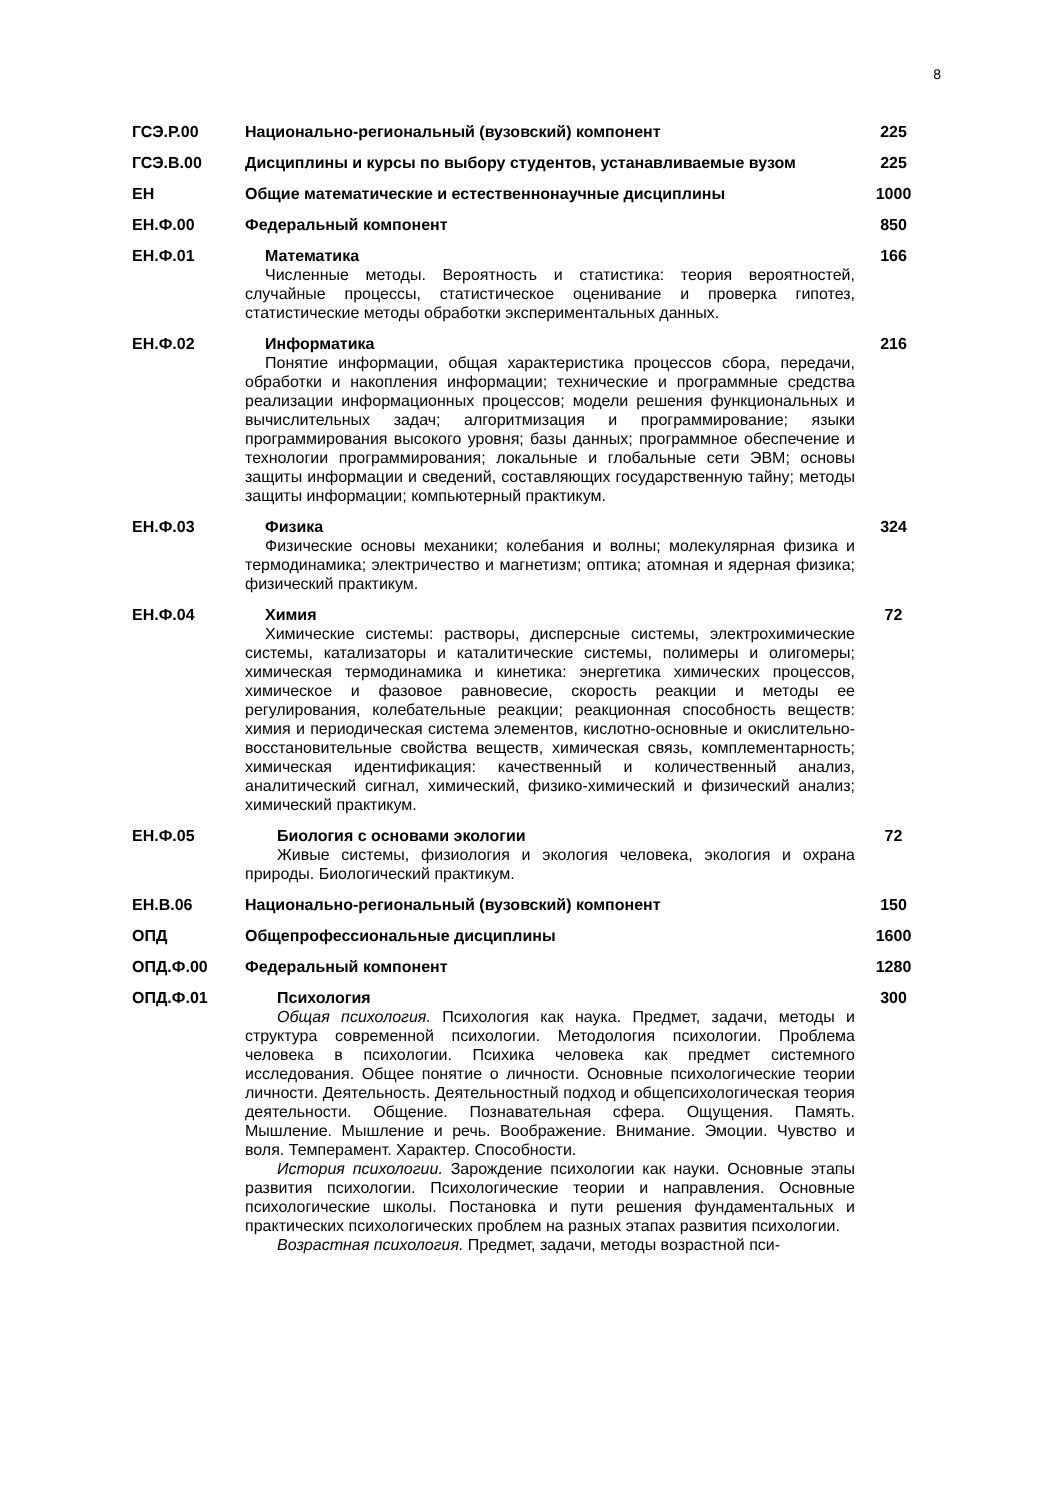8
| ГСЭ.Р.00 | Национально-региональный (вузовский) компонент | 225 |
| ГСЭ.В.00 | Дисциплины и курсы по выбору студентов, устанавливаемые вузом | 225 |
| ЕН | Общие математические и естественнонаучные дисциплины | 1000 |
| ЕН.Ф.00 | Федеральный компонент | 850 |
| ЕН.Ф.01 | Математика Численные методы. Вероятность и статистика: теория вероятностей, случайные процессы, статистическое оценивание и проверка гипотез, статистические методы обработки экспериментальных данных. | 166 |
| ЕН.Ф.02 | Информатика Понятие информации, общая характеристика процессов сбора, передачи, обработки и накопления информации; технические и программные средства реализации информационных процессов; модели решения функциональных и вычислительных задач; алгоритмизация и программирование; языки программирования высокого уровня; базы данных; программное обеспечение и технологии программирования; локальные и глобальные сети ЭВМ; основы защиты информации и сведений, составляющих государственную тайну; методы защиты информации; компьютерный практикум. | 216 |
| ЕН.Ф.03 | Физика Физические основы механики; колебания и волны; молекулярная физика и термодинамика; электричество и магнетизм; оптика; атомная и ядерная физика; физический практикум. | 324 |
| ЕН.Ф.04 | Химия Химические системы: растворы, дисперсные системы, электрохимические системы, катализаторы и каталитические системы, полимеры и олигомеры; химическая термодинамика и кинетика: энергетика химических процессов, химическое и фазовое равновесие, скорость реакции и методы ее регулирования, колебательные реакции; реакционная способность веществ: химия и периодическая система элементов, кислотно-основные и окислительно-восстановительные свойства веществ, химическая связь, комплементарность; химическая идентификация: качественный и количественный анализ, аналитический сигнал, химический, физико-химический и физический анализ; химический практикум. | 72 |
| ЕН.Ф.05 | Биология с основами экологии Живые системы, физиология и экология человека, экология и охрана природы. Биологический практикум. | 72 |
| ЕН.В.06 | Национально-региональный (вузовский) компонент | 150 |
| ОПД | Общепрофессиональные дисциплины | 1600 |
| ОПД.Ф.00 | Федеральный компонент | 1280 |
| ОПД.Ф.01 | Психология Общая психология. Психология как наука. Предмет, задачи, методы и структура современной психологии. Методология психологии. Проблема человека в психологии. Психика человека как предмет системного исследования. Общее понятие о личности. Основные психологические теории личности. Деятельность. Деятельностный подход и общепсихологическая теория деятельности. Общение. Познавательная сфера. Ощущения. Память. Мышление. Мышление и речь. Воображение. Внимание. Эмоции. Чувство и воля. Темперамент. Характер. Способности. История психологии. Зарождение психологии как науки. Основные этапы развития психологии. Психологические теории и направления. Основные психологические школы. Постановка и пути решения фундаментальных и практических психологических проблем на разных этапах развития психологии. Возрастная психология. Предмет, задачи, методы возрастной пси- | 300 |